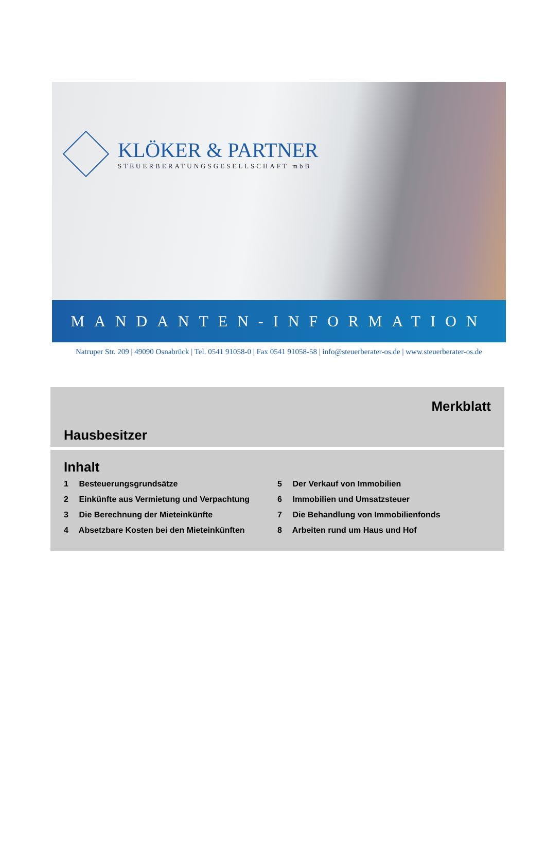KLÖKER & PARTNER
STEUERBERATUNGSGESELLSCHAFT mbB
MANDANTEN-INFORMATION
Natruper Str. 209 | 49090 Osnabrück | Tel. 0541 91058-0 | Fax 0541 91058-58 | info@steuerberater-os.de | www.steuerberater-os.de
Merkblatt
Hausbesitzer
Inhalt
1 Besteuerungsgrundsätze
2 Einkünfte aus Vermietung und Verpachtung
3 Die Berechnung der Mieteinkünfte
4 Absetzbare Kosten bei den Mieteinkünften
5 Der Verkauf von Immobilien
6 Immobilien und Umsatzsteuer
7 Die Behandlung von Immobilienfonds
8 Arbeiten rund um Haus und Hof